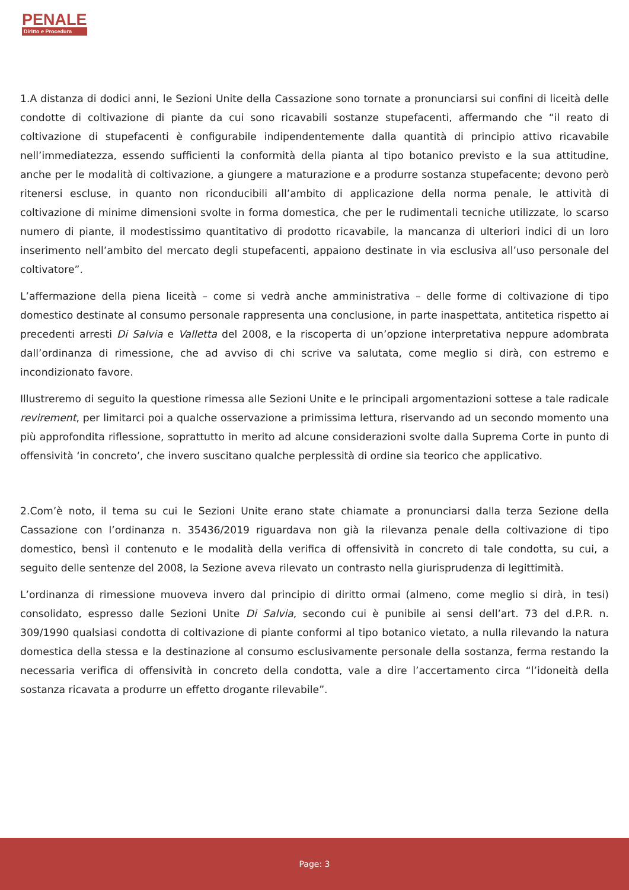PENALE
Diritto e Procedura
1.A distanza di dodici anni, le Sezioni Unite della Cassazione sono tornate a pronunciarsi sui confini di liceità delle condotte di coltivazione di piante da cui sono ricavabili sostanze stupefacenti, affermando che “il reato di coltivazione di stupefacenti è configurabile indipendentemente dalla quantità di principio attivo ricavabile nell’immediatezza, essendo sufficienti la conformità della pianta al tipo botanico previsto e la sua attitudine, anche per le modalità di coltivazione, a giungere a maturazione e a produrre sostanza stupefacente; devono però ritenersi escluse, in quanto non riconducibili all’ambito di applicazione della norma penale, le attività di coltivazione di minime dimensioni svolte in forma domestica, che per le rudimentali tecniche utilizzate, lo scarso numero di piante, il modestissimo quantitativo di prodotto ricavabile, la mancanza di ulteriori indici di un loro inserimento nell’ambito del mercato degli stupefacenti, appaiono destinate in via esclusiva all’uso personale del coltivatore”.
L’affermazione della piena liceità – come si vedrà anche amministrativa – delle forme di coltivazione di tipo domestico destinate al consumo personale rappresenta una conclusione, in parte inaspettata, antitetica rispetto ai precedenti arresti Di Salvia e Valletta del 2008, e la riscoperta di un’opzione interpretativa neppure adombrata dall’ordinanza di rimessione, che ad avviso di chi scrive va salutata, come meglio si dirà, con estremo e incondizionato favore.
Illustreremo di seguito la questione rimessa alle Sezioni Unite e le principali argomentazioni sottese a tale radicale revirement, per limitarci poi a qualche osservazione a primissima lettura, riservando ad un secondo momento una più approfondita riflessione, soprattutto in merito ad alcune considerazioni svolte dalla Suprema Corte in punto di offensività ‘in concreto’, che invero suscitano qualche perplessità di ordine sia teorico che applicativo.
2.Com’è noto, il tema su cui le Sezioni Unite erano state chiamate a pronunciarsi dalla terza Sezione della Cassazione con l’ordinanza n. 35436/2019 riguardava non già la rilevanza penale della coltivazione di tipo domestico, bensì il contenuto e le modalità della verifica di offensività in concreto di tale condotta, su cui, a seguito delle sentenze del 2008, la Sezione aveva rilevato un contrasto nella giurisprudenza di legittimità.
L’ordinanza di rimessione muoveva invero dal principio di diritto ormai (almeno, come meglio si dirà, in tesi) consolidato, espresso dalle Sezioni Unite Di Salvia, secondo cui è punibile ai sensi dell’art. 73 del d.P.R. n. 309/1990 qualsiasi condotta di coltivazione di piante conformi al tipo botanico vietato, a nulla rilevando la natura domestica della stessa e la destinazione al consumo esclusivamente personale della sostanza, ferma restando la necessaria verifica di offensività in concreto della condotta, vale a dire l’accertamento circa “l’idoneità della sostanza ricavata a produrre un effetto drogante rilevabile”.
Page: 3